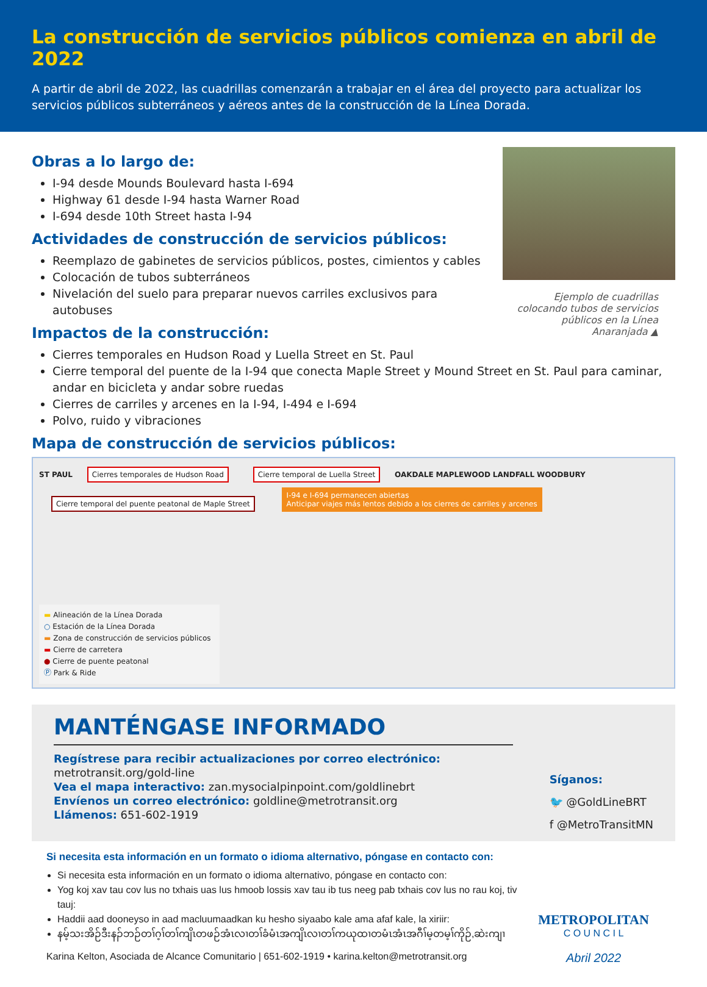La construcción de servicios públicos comienza en abril de 2022
A partir de abril de 2022, las cuadrillas comenzarán a trabajar en el área del proyecto para actualizar los servicios públicos subterráneos y aéreos antes de la construcción de la Línea Dorada.
Obras a lo largo de:
I-94 desde Mounds Boulevard hasta I-694
Highway 61 desde I-94 hasta Warner Road
I-694 desde 10th Street hasta I-94
Actividades de construcción de servicios públicos:
Reemplazo de gabinetes de servicios públicos, postes, cimientos y cables
Colocación de tubos subterráneos
Nivelación del suelo para preparar nuevos carriles exclusivos para autobuses
Impactos de la construcción:
Ejemplo de cuadrillas colocando tubos de servicios públicos en la Línea Anaranjada ▲
Cierres temporales en Hudson Road y Luella Street en St. Paul
Cierre temporal del puente de la I-94 que conecta Maple Street y Mound Street en St. Paul para caminar, andar en bicicleta y andar sobre ruedas
Cierres de carriles y arcenes en la I-94, I-494 e I-694
Polvo, ruido y vibraciones
Mapa de construcción de servicios públicos:
ST PAUL Cierres temporales de Hudson Road Cierre temporal de Luella Street OAKDALE MAPLEWOOD LANDFALL WOODBURY Cierre temporal del puente peatonal de Maple Street I-94 e I-694 permanecen abiertas
Anticipar viajes más lentos debido a los cierres de carriles y arcenes
▬ Alineación de la Línea Dorada
○ Estación de la Línea Dorada
▬ Zona de construcción de servicios públicos
▬ Cierre de carretera
● Cierre de puente peatonal
Ⓟ Park & Ride
MANTÉNGASE INFORMADO
Regístrese para recibir actualizaciones por correo electrónico:
metrotransit.org/gold-line
Vea el mapa interactivo: zan.mysocialpinpoint.com/goldlinebrt
Envíenos un correo electrónico: goldline@metrotransit.org
Llámenos: 651-602-1919
Síganos:
🐦 @GoldLineBRT
f @MetroTransitMN
Si necesita esta información en un formato o idioma alternativo, póngase en contacto con:
Si necesita esta información en un formato o idioma alternativo, póngase en contacto con:
Yog koj xav tau cov lus no txhais uas lus hmoob lossis xav tau ib tus neeg pab txhais cov lus no rau koj, tiv tauj:
Haddii aad dooneyso in aad macluumaadkan ku hesho siyaabo kale ama afaf kale, la xiriir:
နမ့်သးအိဉ်ဒီးနၣ်ဘဉ်တၢ်ဂ့ၢ်တၢ်ကျိၤတဖဉ်အံၤလၢတၢ်ခံမံၤအကျိၤလၢတၢ်ကယုထၢတမံၤအံၤအဂီၢ်မ့တမ့ၢ်ကိုဉ်,ဆဲးကျၢ
Karina Kelton, Asociada de Alcance Comunitario | 651-602-1919 • karina.kelton@metrotransit.org
METROPOLITAN
C O U N C I L
Abril 2022